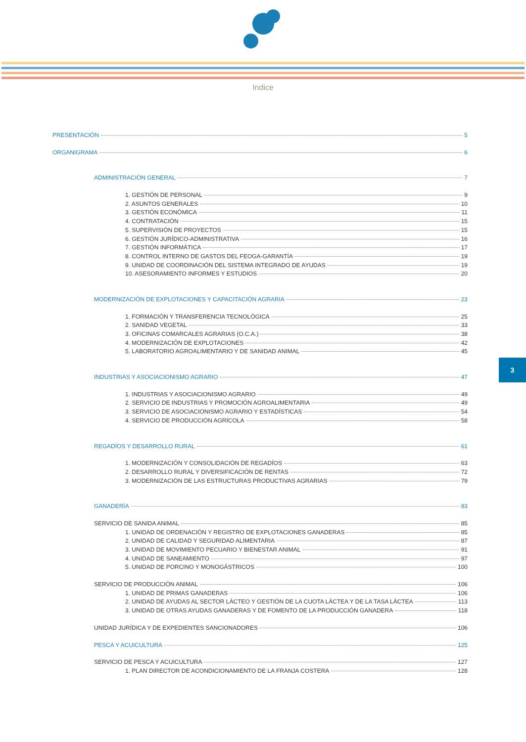Indice
PRESENTACIÓN 5
ORGANIGRAMA 6
ADMINISTRACIÓN GENERAL 7
1. GESTIÓN DE PERSONAL 9
2. ASUNTOS GENERALES 10
3. GESTIÓN ECONÓMICA 11
4. CONTRATACIÓN 15
5. SUPERVISIÓN DE PROYECTOS 15
6. GESTIÓN JURÍDICO-ADMINISTRATIVA 16
7. GESTIÓN INFORMÁTICA 17
8. CONTROL INTERNO DE GASTOS DEL FEOGA-GARANTÍA 19
9. UNIDAD DE COORDINACIÓN DEL SISTEMA INTEGRADO DE AYUDAS 19
10. ASESORAMIENTO INFORMES Y ESTUDIOS 20
MODERNIZACIÓN DE EXPLOTACIONES Y CAPACITACIÓN AGRARIA 23
1. FORMACIÓN Y TRANSFERENCIA TECNOLÓGICA 25
2. SANIDAD VEGETAL 33
3. OFICINAS COMARCALES AGRARIAS (O.C.A.) 38
4. MODERNIZACIÓN DE EXPLOTACIONES 42
5. LABORATORIO AGROALIMENTARIO Y DE SANIDAD ANIMAL 45
INDUSTRIAS Y ASOCIACIONISMO AGRARIO 47
1. INDUSTRIAS Y ASOCIACIONISMO AGRARIO 49
2. SERVICIO DE INDUSTRIAS Y PROMOCIÓN AGROALIMENTARIA 49
3. SERVICIO DE ASOCIACIONISMO AGRARIO Y ESTADÍSTICAS 54
4. SERVICIO DE PRODUCCIÓN AGRÍCOLA 58
REGADÍOS Y DESARROLLO RURAL 61
1. MODERNIZACIÓN Y CONSOLIDACIÓN DE REGADÍOS 63
2. DESARROLLO RURAL Y DIVERSIFICACIÓN DE RENTAS 72
3. MODERNIZACIÓN DE LAS ESTRUCTURAS PRODUCTIVAS AGRARIAS 79
GANADERÍA 83
SERVICIO DE SANIDA ANIMAL 85
1. UNIDAD DE ORDENACIÓN Y REGISTRO DE EXPLOTACIONES GANADERAS 85
2. UNIDAD DE CALIDAD Y SEGURIDAD ALIMENTARIA 87
3. UNIDAD DE MOVIMIENTO PECUARIO Y BIENESTAR ANIMAL 91
4. UNIDAD DE SANEAMIENTO 97
5. UNIDAD DE PORCINO Y MONOGÁSTRICOS 100
SERVICIO DE PRODUCCIÓN ANIMAL 106
1. UNIDAD DE PRIMAS GANADERAS 106
2. UNIDAD DE AYUDAS AL SECTOR LÁCTEO Y GESTIÓN DE LA CUOTA LÁCTEA Y DE LA TASA LÁCTEA 113
3. UNIDAD DE OTRAS AYUDAS GANADERAS Y DE FOMENTO DE LA PRODUCCIÓN GANADERA 118
UNIDAD JURÍDICA Y DE EXPEDIENTES SANCIONADORES 106
PESCA Y ACUICULTURA 125
SERVICIO DE PESCA Y ACUICULTURA 127
1. PLAN DIRECTOR DE ACONDICIONAMIENTO DE LA FRANJA COSTERA 128
3